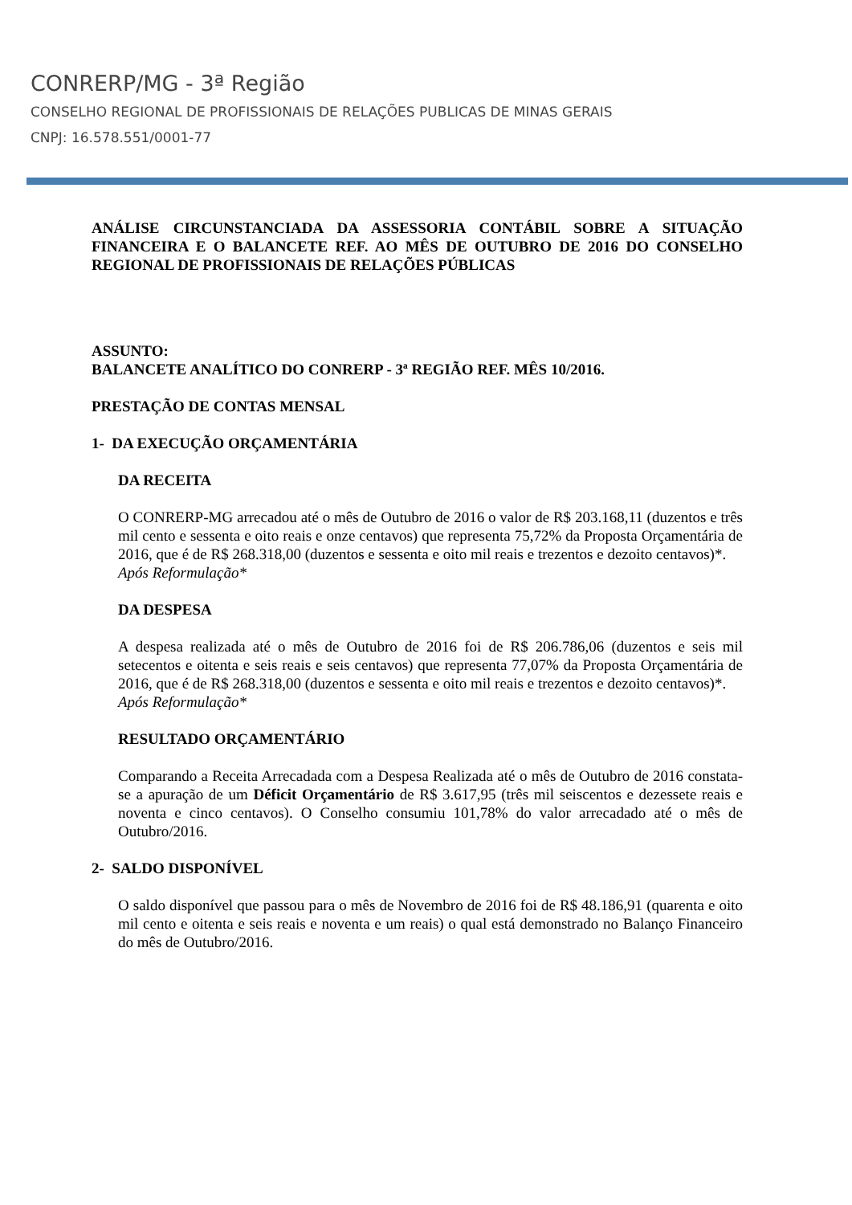CONRERP/MG - 3ª Região
CONSELHO REGIONAL DE PROFISSIONAIS DE RELAÇÕES PUBLICAS DE MINAS GERAIS
CNPJ: 16.578.551/0001-77
ANÁLISE CIRCUNSTANCIADA DA ASSESSORIA CONTÁBIL SOBRE A SITUAÇÃO FINANCEIRA E O BALANCETE REF. AO MÊS DE OUTUBRO DE 2016 DO CONSELHO REGIONAL DE PROFISSIONAIS DE RELAÇÕES PÚBLICAS
ASSUNTO:
BALANCETE ANALÍTICO DO CONRERP - 3ª REGIÃO REF. MÊS 10/2016.
PRESTAÇÃO DE CONTAS MENSAL
1- DA EXECUÇÃO ORÇAMENTÁRIA
DA RECEITA
O CONRERP-MG arrecadou até o mês de Outubro de 2016 o valor de R$ 203.168,11 (duzentos e três mil cento e sessenta e oito reais e onze centavos) que representa 75,72% da Proposta Orçamentária de 2016, que é de R$ 268.318,00 (duzentos e sessenta e oito mil reais e trezentos e dezoito centavos)*.
Após Reformulação*
DA DESPESA
A despesa realizada até o mês de Outubro de 2016 foi de R$ 206.786,06 (duzentos e seis mil setecentos e oitenta e seis reais e seis centavos) que representa 77,07% da Proposta Orçamentária de 2016, que é de R$ 268.318,00 (duzentos e sessenta e oito mil reais e trezentos e dezoito centavos)*.
Após Reformulação*
RESULTADO ORÇAMENTÁRIO
Comparando a Receita Arrecadada com a Despesa Realizada até o mês de Outubro de 2016 constata-se a apuração de um Déficit Orçamentário de R$ 3.617,95 (três mil seiscentos e dezessete reais e noventa e cinco centavos). O Conselho consumiu 101,78% do valor arrecadado até o mês de Outubro/2016.
2- SALDO DISPONÍVEL
O saldo disponível que passou para o mês de Novembro de 2016 foi de R$ 48.186,91 (quarenta e oito mil cento e oitenta e seis reais e noventa e um reais) o qual está demonstrado no Balanço Financeiro do mês de Outubro/2016.